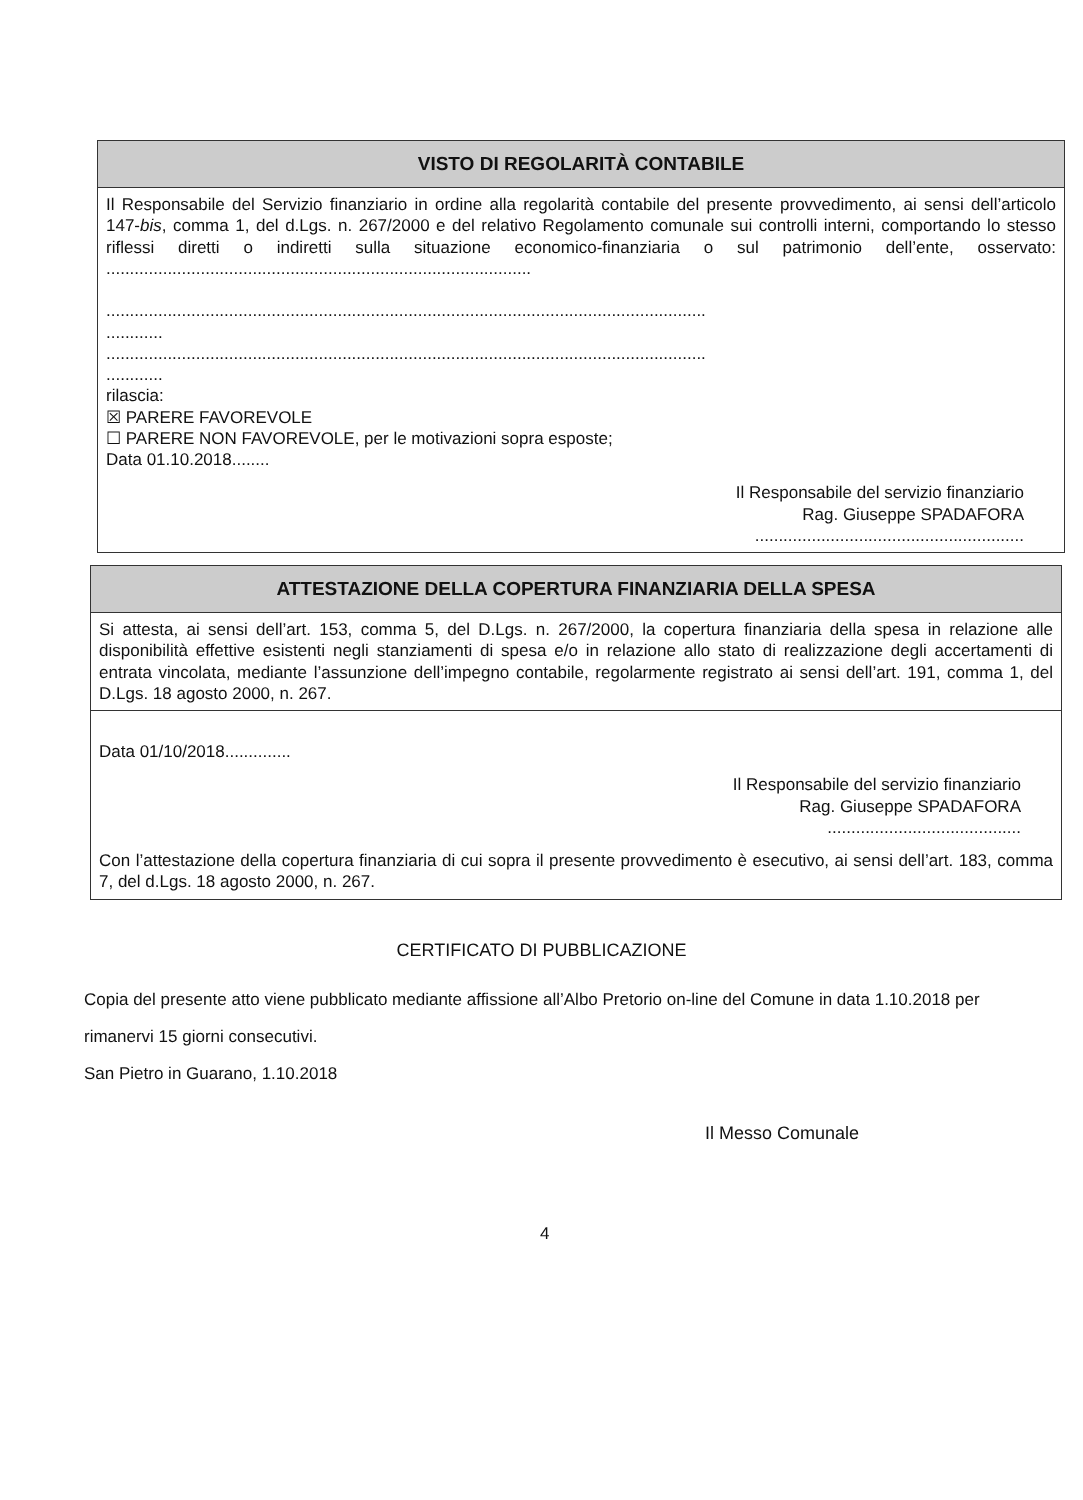VISTO DI REGOLARITÀ CONTABILE
Il Responsabile del Servizio finanziario in ordine alla regolarità contabile del presente provvedimento, ai sensi dell’articolo 147-bis, comma 1, del d.Lgs. n. 267/2000 e del relativo Regolamento comunale sui controlli interni, comportando lo stesso riflessi diretti o indiretti sulla situazione economico-finanziaria o sul patrimonio dell’ente, osservato: ..........................................................................................
...............................................................................................................................
............
...............................................................................................................................
............
rilascia:
☒ PARERE FAVOREVOLE
☐ PARERE NON FAVOREVOLE, per le motivazioni sopra esposte;
Data 01.10.2018........
Il Responsabile del servizio finanziario
Rag. Giuseppe SPADAFORA
.........................................................
ATTESTAZIONE DELLA COPERTURA FINANZIARIA DELLA SPESA
Si attesta, ai sensi dell’art. 153, comma 5, del D.Lgs. n. 267/2000, la copertura finanziaria della spesa in relazione alle disponibilità effettive esistenti negli stanziamenti di spesa e/o in relazione allo stato di realizzazione degli accertamenti di entrata vincolata, mediante l’assunzione dell’impegno contabile, regolarmente registrato ai sensi dell’art. 191, comma 1, del D.Lgs. 18 agosto 2000, n. 267.
Data 01/10/2018..............
Il Responsabile del servizio finanziario
Rag. Giuseppe SPADAFORA
.........................................
Con l’attestazione della copertura finanziaria di cui sopra il presente provvedimento è esecutivo, ai sensi dell’art. 183, comma 7, del d.Lgs. 18 agosto 2000, n. 267.
CERTIFICATO DI PUBBLICAZIONE
Copia del presente atto viene pubblicato mediante affissione all’Albo Pretorio on-line del Comune in data 1.10.2018 per rimanervi 15 giorni consecutivi.
San Pietro in Guarano, 1.10.2018
Il Messo Comunale
4